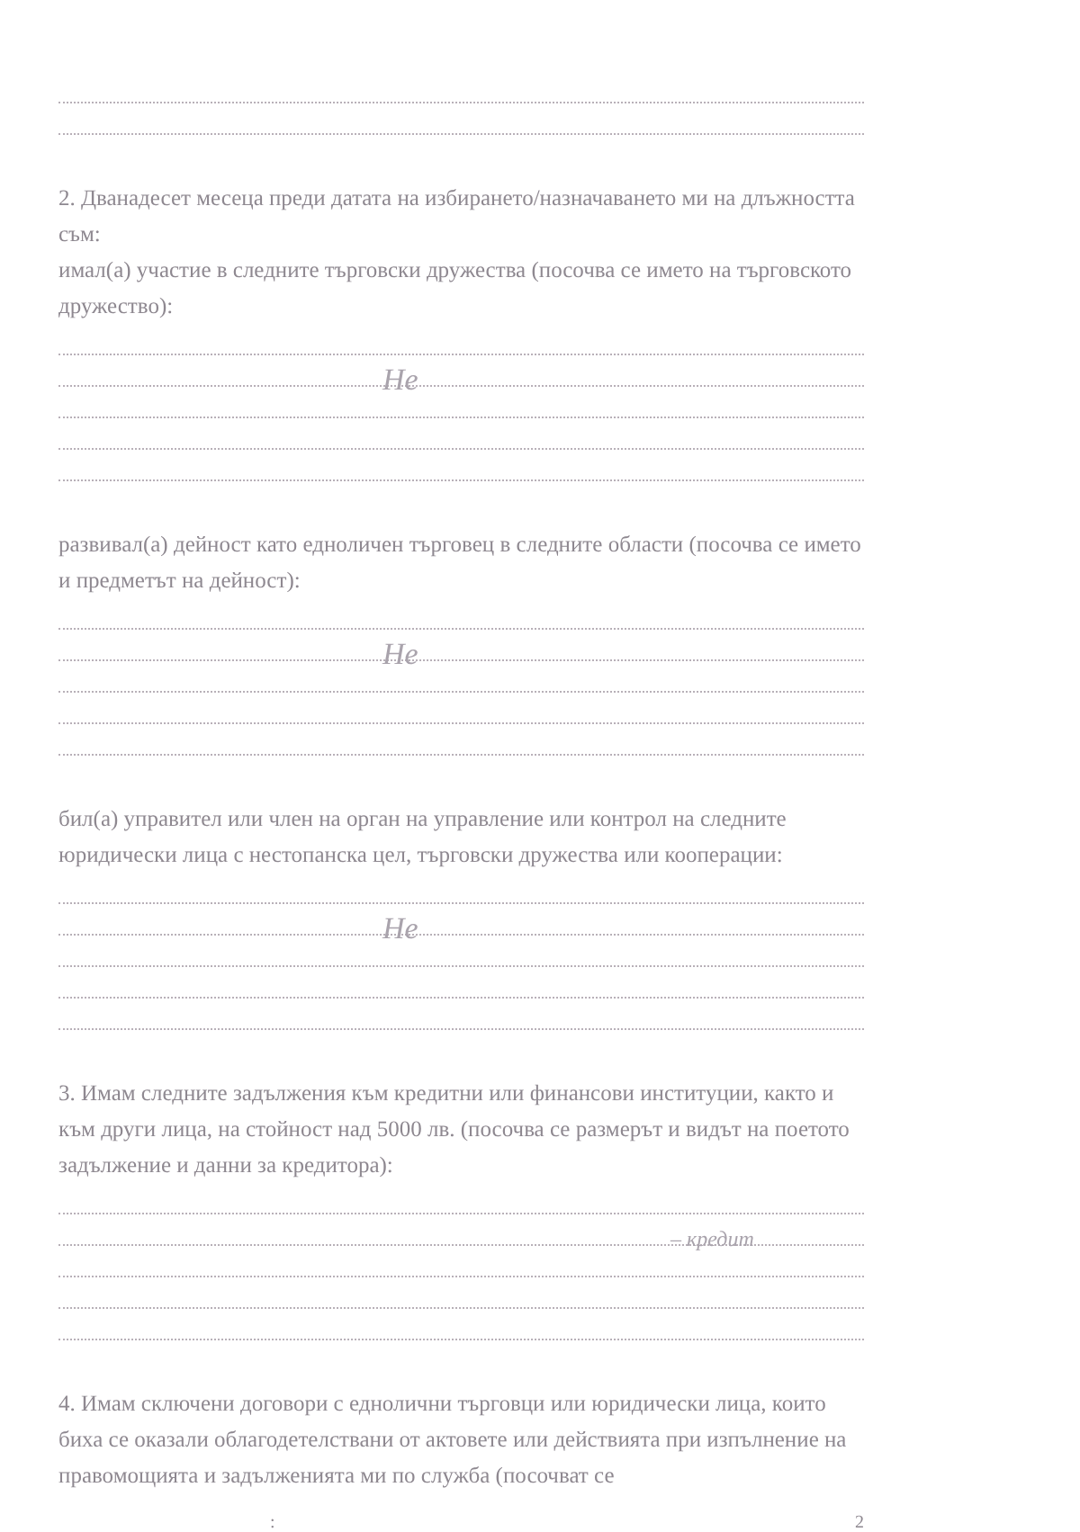2. Дванадесет месеца преди датата на избирането/назначаването ми на длъжността съм:
имал(а) участие в следните търговски дружества (посочва се името на търговското дружество):
Не
развивал(а) дейност като едноличен търговец в следните области (посочва се името и предметът на дейност):
Не
бил(а) управител или член на орган на управление или контрол на следните юридически лица с нестопанска цел, търговски дружества или кооперации:
Не
3. Имам следните задължения към кредитни или финансови институции, както и към други лица, на стойност над 5000 лв. (посочва се размерът и видът на поетото задължение и данни за кредитора):
– кредит
4. Имам сключени договори с еднолични търговци или юридически лица, които биха се оказали облагодетелствани от актовете или действията при изпълнение на правомощията и задълженията ми по служба (посочват се
: 2